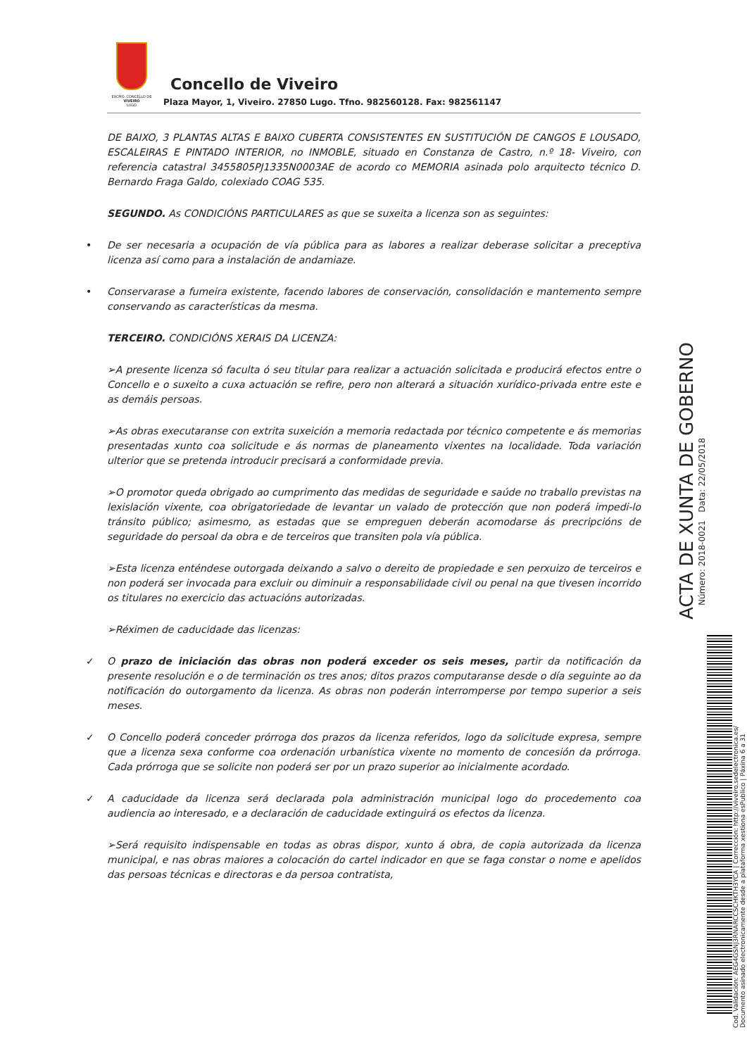EXCMO. CONCELLO DE
VIVEIRO
LUGO
Concello de Viveiro
Plaza Mayor, 1, Viveiro. 27850 Lugo. Tfno. 982560128. Fax: 982561147
DE BAIXO, 3 PLANTAS ALTAS E BAIXO CUBERTA CONSISTENTES EN SUSTITUCIÓN DE CANGOS E LOUSADO, ESCALEIRAS E PINTADO INTERIOR, no INMOBLE, situado en Constanza de Castro, n.º 18- Viveiro, con referencia catastral 3455805PJ1335N0003AE de acordo co MEMORIA asinada polo arquitecto técnico D. Bernardo Fraga Galdo, colexiado COAG 535.
SEGUNDO. As CONDICIÓNS PARTICULARES as que se suxeita a licenza son as seguintes:
• De ser necesaria a ocupación de vía pública para as labores a realizar deberase solicitar a preceptiva licenza así como para a instalación de andamiaze.
• Conservarase a fumeira existente, facendo labores de conservación, consolidación e mantemento sempre conservando as características da mesma.
TERCEIRO. CONDICIÓNS XERAIS DA LICENZA:
➢A presente licenza só faculta ó seu titular para realizar a actuación solicitada e producirá efectos entre o Concello e o suxeito a cuxa actuación se refire, pero non alterará a situación xurídico-privada entre este e as demáis persoas.
➢As obras executaranse con extrita suxeición a memoria redactada por técnico competente e ás memorias presentadas xunto coa solicitude e ás normas de planeamento vixentes na localidade. Toda variación ulterior que se pretenda introducir precisará a conformidade previa.
➢O promotor queda obrigado ao cumprimento das medidas de seguridade e saúde no traballo previstas na lexislación vixente, coa obrigatoriedade de levantar un valado de protección que non poderá impedi-lo tránsito público; asimesmo, as estadas que se empreguen deberán acomodarse ás precripcións de seguridade do persoal da obra e de terceiros que transiten pola vía pública.
➢Esta licenza enténdese outorgada deixando a salvo o dereito de propiedade e sen perxuizo de terceiros e non poderá ser invocada para excluir ou diminuir a responsabilidade civil ou penal na que tivesen incorrido os titulares no exercicio das actuacións autorizadas.
➢Réximen de caducidade das licenzas:
✓ O prazo de iniciación das obras non poderá exceder os seis meses, partir da notificación da presente resolución e o de terminación os tres anos; ditos prazos computaranse desde o día seguinte ao da notificación do outorgamento da licenza. As obras non poderán interromperse por tempo superior a seis meses.
✓ O Concello poderá conceder prórroga dos prazos da licenza referidos, logo da solicitude expresa, sempre que a licenza sexa conforme coa ordenación urbanística vixente no momento de concesión da prórroga. Cada prórroga que se solicite non poderá ser por un prazo superior ao inicialmente acordado.
✓ A caducidade da licenza será declarada pola administración municipal logo do procedemento coa audiencia ao interesado, e a declaración de caducidade extinguirá os efectos da licenza.
➢Será requisito indispensable en todas as obras dispor, xunto á obra, de copia autorizada da licenza municipal, e nas obras maiores a colocación do cartel indicador en que se faga constar o nome e apelidos das persoas técnicas e directoras e da persoa contratista,
Cod. Validación: AEG4GSNJ3RNARCCSCHKTH3YCA | Corrección: http://viveiro.sedelectronica.es/
Documento asinado electronicamente desde a plataforma xestiona esPublico | Páxina 6 a 31
Número: 2018-0021 Data: 22/05/2018
ACTA DE XUNTA DE GOBERNO